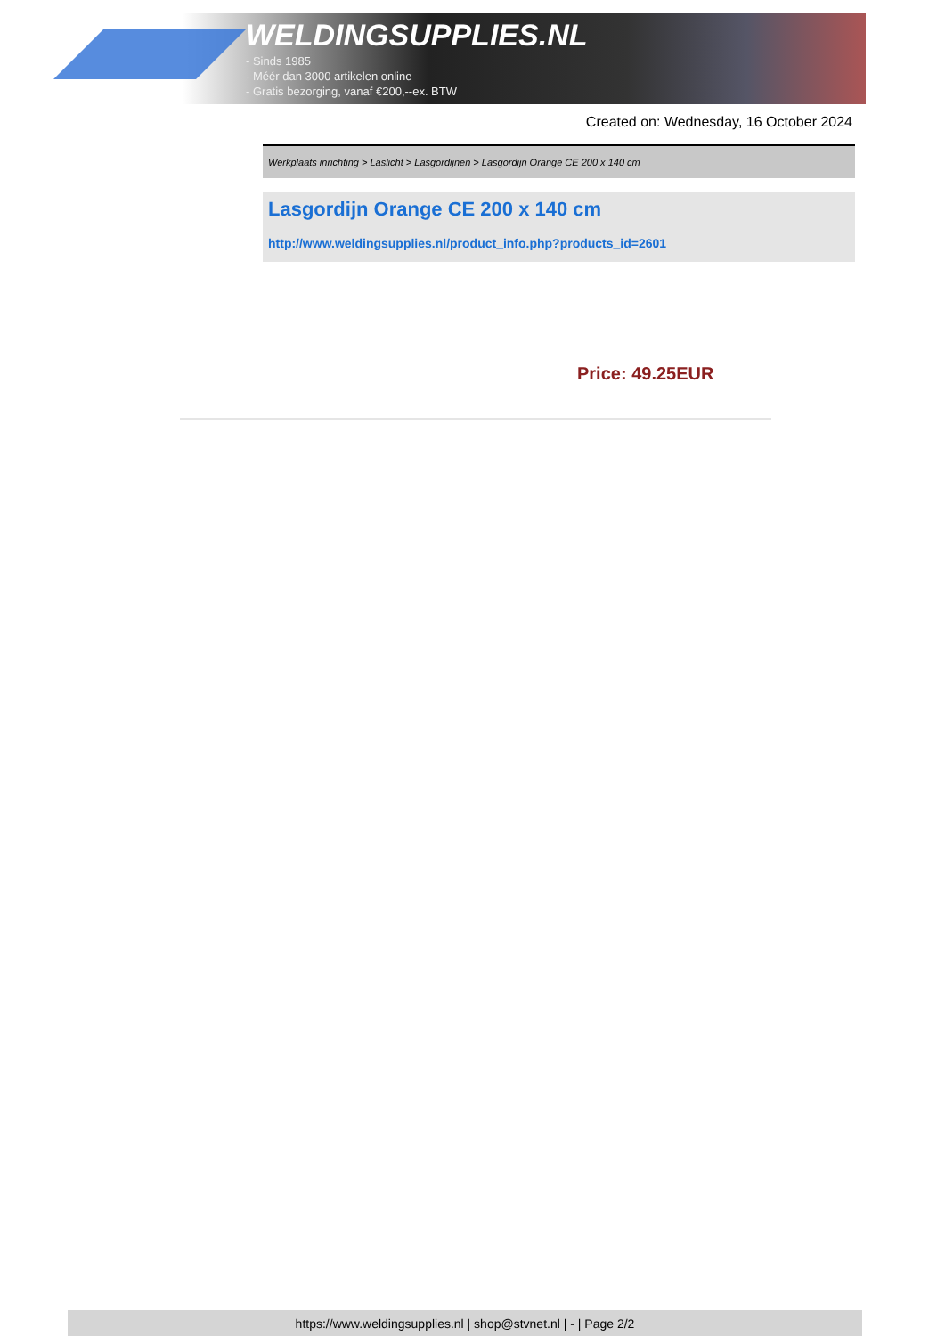WELDINGSUPPLIES.NL
- Sinds 1985
- Méér dan 3000 artikelen online
- Gratis bezorging, vanaf €200,--ex. BTW
Created on: Wednesday, 16 October 2024
Werkplaats inrichting > Laslicht > Lasgordijnen > Lasgordijn Orange CE 200 x 140 cm
Lasgordijn Orange CE 200 x 140 cm
http://www.weldingsupplies.nl/product_info.php?products_id=2601
Price: 49.25EUR
https://www.weldingsupplies.nl | shop@stvnet.nl | - | Page 2/2